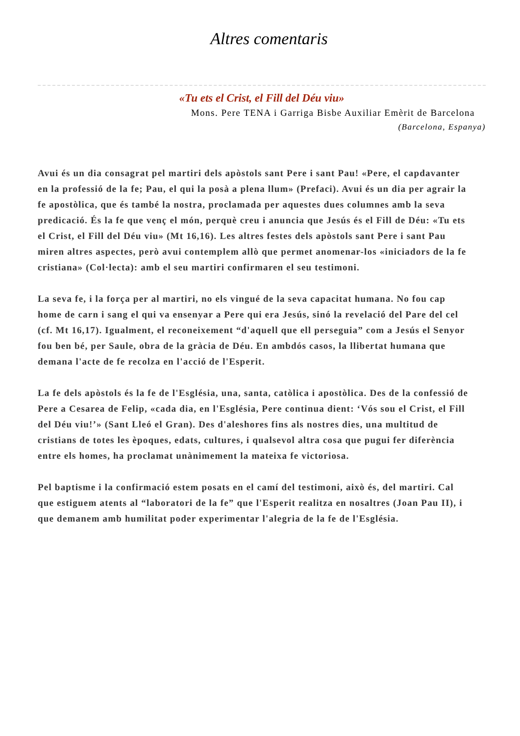Altres comentaris
«Tu ets el Crist, el Fill del Déu viu»
Mons. Pere TENA i Garriga Bisbe Auxiliar Emèrit de Barcelona
(Barcelona, Espanya)
Avui és un dia consagrat pel martiri dels apòstols sant Pere i sant Pau! «Pere, el capdavanter en la professió de la fe; Pau, el qui la posà a plena llum» (Prefaci). Avui és un dia per agrair la fe apostòlica, que és també la nostra, proclamada per aquestes dues columnes amb la seva predicació. És la fe que venç el món, perquè creu i anuncia que Jesús és el Fill de Déu: «Tu ets el Crist, el Fill del Déu viu» (Mt 16,16). Les altres festes dels apòstols sant Pere i sant Pau miren altres aspectes, però avui contemplem allò que permet anomenar-los «iniciadors de la fe cristiana» (Col·lecta): amb el seu martiri confirmaren el seu testimoni.
La seva fe, i la força per al martiri, no els vingué de la seva capacitat humana. No fou cap home de carn i sang el qui va ensenyar a Pere qui era Jesús, sinó la revelació del Pare del cel (cf. Mt 16,17). Igualment, el reconeixement “d'aquell que ell perseguia” com a Jesús el Senyor fou ben bé, per Saule, obra de la gràcia de Déu. En ambdós casos, la llibertat humana que demana l'acte de fe recolza en l'acció de l'Esperit.
La fe dels apòstols és la fe de l'Església, una, santa, catòlica i apostòlica. Des de la confessió de Pere a Cesarea de Felip, «cada dia, en l'Església, Pere continua dient: ‘Vós sou el Crist, el Fill del Déu viu!’» (Sant Lleó el Gran). Des d'aleshores fins als nostres dies, una multitud de cristians de totes les èpoques, edats, cultures, i qualsevol altra cosa que pugui fer diferència entre els homes, ha proclamat unànimement la mateixa fe victoriosa.
Pel baptisme i la confirmació estem posats en el camí del testimoni, això és, del martiri. Cal que estiguem atents al “laboratori de la fe” que l'Esperit realitza en nosaltres (Joan Pau II), i que demanem amb humilitat poder experimentar l'alegria de la fe de l'Església.